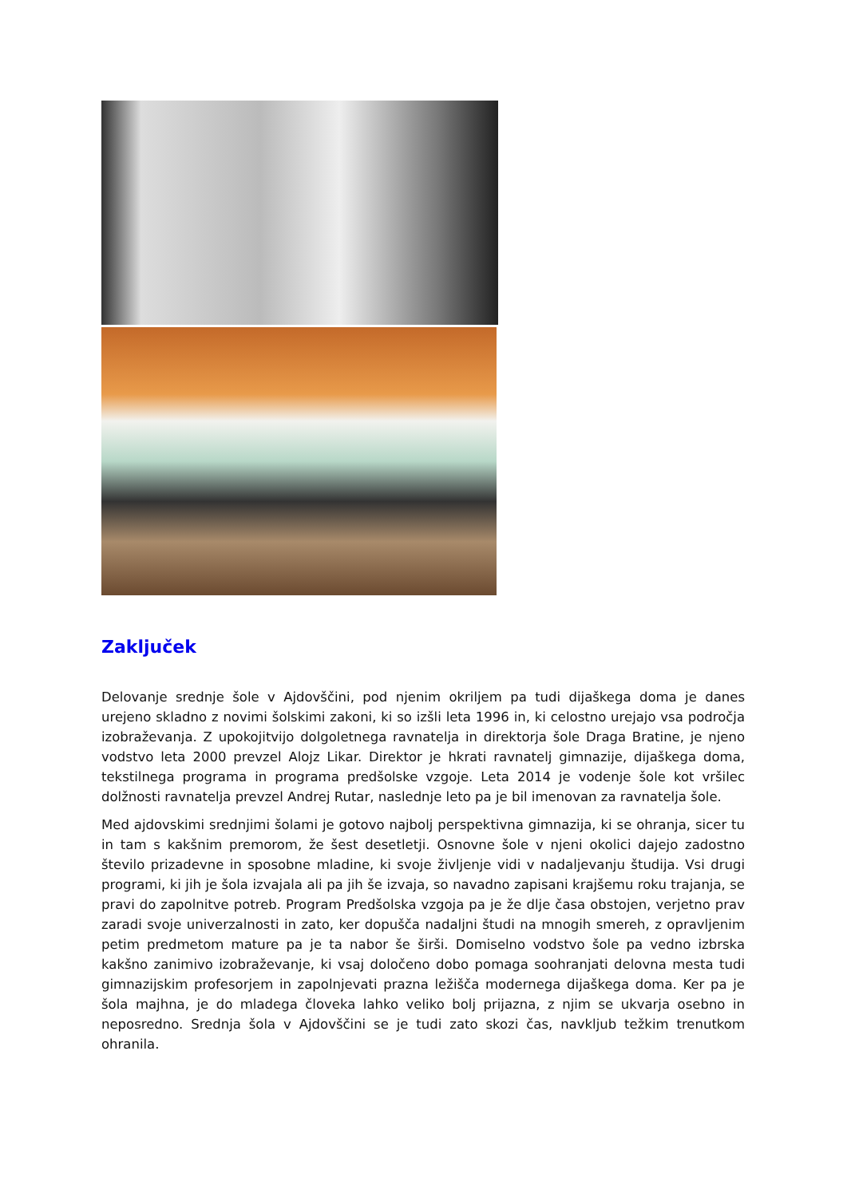Zaključek
Delovanje srednje šole v Ajdovščini, pod njenim okriljem pa tudi dijaškega doma je danes urejeno skladno z novimi šolskimi zakoni, ki so izšli leta 1996 in, ki celostno urejajo vsa področja izobraževanja. Z upokojitvijo dolgoletnega ravnatelja in direktorja šole Draga Bratine, je njeno vodstvo leta 2000 prevzel Alojz Likar. Direktor je hkrati ravnatelj gimnazije, dijaškega doma, tekstilnega programa in programa predšolske vzgoje. Leta 2014 je vodenje šole kot vršilec dolžnosti ravnatelja prevzel Andrej Rutar, naslednje leto pa je bil imenovan za ravnatelja šole.
Med ajdovskimi srednjimi šolami je gotovo najbolj perspektivna gimnazija, ki se ohranja, sicer tu in tam s kakšnim premorom, že šest desetletji. Osnovne šole v njeni okolici dajejo zadostno število prizadevne in sposobne mladine, ki svoje življenje vidi v nadaljevanju študija. Vsi drugi programi, ki jih je šola izvajala ali pa jih še izvaja, so navadno zapisani krajšemu roku trajanja, se pravi do zapolnitve potreb. Program Predšolska vzgoja pa je že dlje časa obstojen, verjetno prav zaradi svoje univerzalnosti in zato, ker dopušča nadaljni študi na mnogih smereh, z opravljenim petim predmetom mature pa je ta nabor še širši. Domiselno vodstvo šole pa vedno izbrska kakšno zanimivo izobraževanje, ki vsaj določeno dobo pomaga soohranjati delovna mesta tudi gimnazijskim profesorjem in zapolnjevati prazna ležišča modernega dijaškega doma. Ker pa je šola majhna, je do mladega človeka lahko veliko bolj prijazna, z njim se ukvarja osebno in neposredno. Srednja šola v Ajdovščini se je tudi zato skozi čas, navkljub težkim trenutkom ohranila.